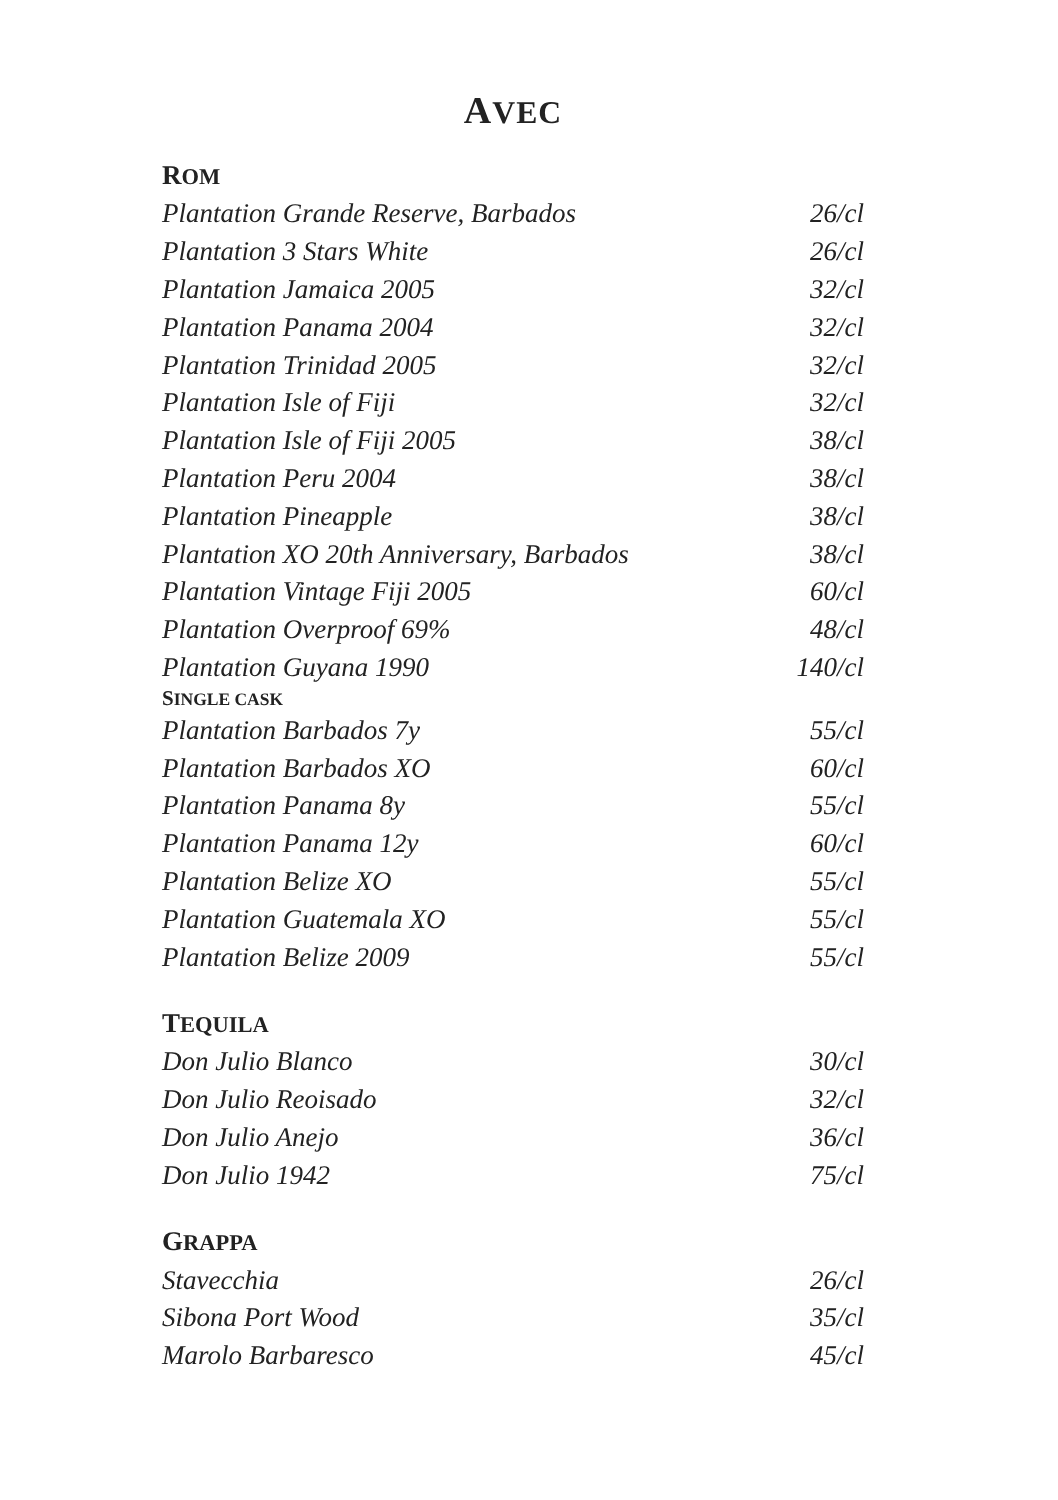AVEC
ROM
| Plantation Grande Reserve, Barbados | 26/cl |
| Plantation 3 Stars White | 26/cl |
| Plantation Jamaica 2005 | 32/cl |
| Plantation Panama 2004 | 32/cl |
| Plantation Trinidad 2005 | 32/cl |
| Plantation Isle of Fiji | 32/cl |
| Plantation Isle of Fiji 2005 | 38/cl |
| Plantation Peru 2004 | 38/cl |
| Plantation Pineapple | 38/cl |
| Plantation XO 20th Anniversary, Barbados | 38/cl |
| Plantation Vintage Fiji 2005 | 60/cl |
| Plantation Overproof 69% | 48/cl |
| Plantation Guyana 1990 | 140/cl |
SINGLE CASK
| Plantation Barbados 7y | 55/cl |
| Plantation Barbados XO | 60/cl |
| Plantation Panama 8y | 55/cl |
| Plantation Panama 12y | 60/cl |
| Plantation Belize XO | 55/cl |
| Plantation Guatemala XO | 55/cl |
| Plantation Belize 2009 | 55/cl |
TEQUILA
| Don Julio Blanco | 30/cl |
| Don Julio Reoisado | 32/cl |
| Don Julio Anejo | 36/cl |
| Don Julio 1942 | 75/cl |
GRAPPA
| Stavecchia | 26/cl |
| Sibona Port Wood | 35/cl |
| Marolo Barbaresco | 45/cl |